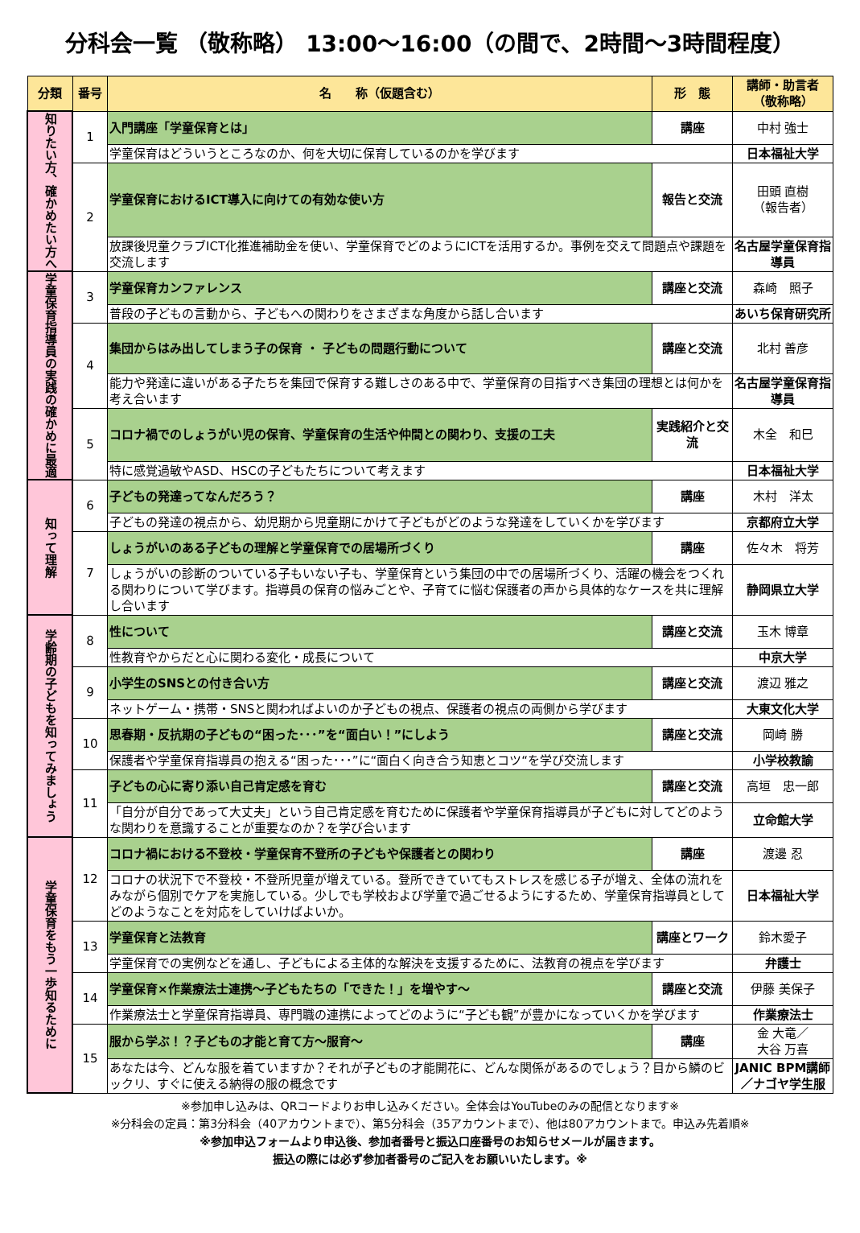分科会一覧 （敬称略） 13:00～16:00（の間で、2時間～3時間程度）
| 分類 | 番号 | 名 称（仮題含む） | 形 態 | 講師・助言者 （敬称略） |
| --- | --- | --- | --- | --- |
| 知りたい方、確かめたい方へ | 1 | 入門講座「学童保育とは」 | 講座 | 中村 強士 |
| | | 学童保育はどういうところなのか、何を大切に保育しているのかを学びます | | 日本福祉大学 |
| | 2 | 学童保育におけるICT導入に向けての有効な使い方 | 報告と交流 | 田頭 直樹 （報告者） |
| | | 放課後児童クラブICT化推進補助金を使い、学童保育でどのようにICTを活用するか。事例を交えて問題点や課題を交流します | | 名古屋学童保育指導員 |
| 学童保育指導員の実践の確かめに最適 | 3 | 学童保育カンファレンス | 講座と交流 | 森崎 照子 |
| | | 普段の子どもの言動から、子どもへの関わりをさまざまな角度から話し合います | | あいち保育研究所 |
| | 4 | 集団からはみ出してしまう子の保育 ・ 子どもの問題行動について | 講座と交流 | 北村 善彦 |
| | | 能力や発達に違いがある子たちを集団で保育する難しさのある中で、学童保育の目指すべき集団の理想とは何かを考え合います | | 名古屋学童保育指導員 |
| | 5 | コロナ禍でのしょうがい児の保育、学童保育の生活や仲間との関わり、支援の工夫 | 実践紹介と交流 | 木全 和巳 |
| | | 特に感覚過敏やASD、HSCの子どもたちについて考えます | | 日本福祉大学 |
| 知って理解 | 6 | 子どもの発達ってなんだろう？ | 講座 | 木村 洋太 |
| | | 子どもの発達の視点から、幼児期から児童期にかけて子どもがどのような発達をしていくかを学びます | | 京都府立大学 |
| | 7 | しょうがいのある子どもの理解と学童保育での居場所づくり | 講座 | 佐々木 将芳 |
| | | しょうがいの診断のついている子もいない子も、学童保育という集団の中での居場所づくり、活躍の機会をつくれる関わりについて学びます。指導員の保育の悩みごとや、子育てに悩む保護者の声から具体的なケースを共に理解し合います | | 静岡県立大学 |
| 学齢期の子どもを知ってみましょう | 8 | 性について | 講座と交流 | 玉木 博章 |
| | | 性教育やからだと心に関わる変化・成長について | | 中京大学 |
| | 9 | 小学生のSNSとの付き合い方 | 講座と交流 | 渡辺 雅之 |
| | | ネットゲーム・携帯・SNSと関わればよいのか子どもの視点、保護者の視点の両側から学びます | | 大東文化大学 |
| | 10 | 思春期・反抗期の子どもの“困った･･･”を“面白い！”にしよう | 講座と交流 | 岡崎 勝 |
| | | 保護者や学童保育指導員の抱える“困った･･･”に“面白く向き合う知恵とコツ“を学び交流します | | 小学校教諭 |
| | 11 | 子どもの心に寄り添い自己肯定感を育む | 講座と交流 | 高垣 忠一郎 |
| | | 「自分が自分であって大丈夫」という自己肯定感を育むために保護者や学童保育指導員が子どもに対してどのような関わりを意識することが重要なのか？を学び合います | | 立命館大学 |
| 学童保育をもう一歩知るために | 12 | コロナ禍における不登校・学童保育不登所の子どもや保護者との関わり | 講座 | 渡邊 忍 |
| | | コロナの状況下で不登校・不登所児童が増えている。登所できていてもストレスを感じる子が増え、全体の流れをみながら個別でケアを実施している。少しでも学校および学童で過ごせるようにするため、学童保育指導員としてどのようなことを対応をしていけばよいか。 | | 日本福祉大学 |
| | 13 | 学童保育と法教育 | 講座とワーク | 鈴木愛子 |
| | | 学童保育での実例などを通し、子どもによる主体的な解決を支援するために、法教育の視点を学びます | | 弁護士 |
| | 14 | 学童保育×作業療法士連携～子どもたちの「できた！」を増やす～ | 講座と交流 | 伊藤 美保子 |
| | | 作業療法士と学童保育指導員、専門職の連携によってどのように“子ども観”が豊かになっていくかを学びます | | 作業療法士 |
| | 15 | 服から学ぶ！？子どもの才能と育て方～服育～ | 講座 | 金 大竜／ 大谷 万喜 |
| | | あなたは今、どんな服を着ていますか？それが子どもの才能開花に、どんな関係があるのでしょう？目から鱗のビックリ、すぐに使える納得の服の概念です | | JANIC BPM講師／ナゴヤ学生服 |
※参加申し込みは、QRコードよりお申し込みください。全体会はYouTubeのみの配信となります※
※分科会の定員：第3分科会（40アカウントまで）、第5分科会（35アカウントまで）、他は80アカウントまで。申込み先着順※
※参加申込フォームより申込後、参加者番号と振込口座番号のお知らせメールが届きます。
振込の際には必ず参加者番号のご記入をお願いいたします。※